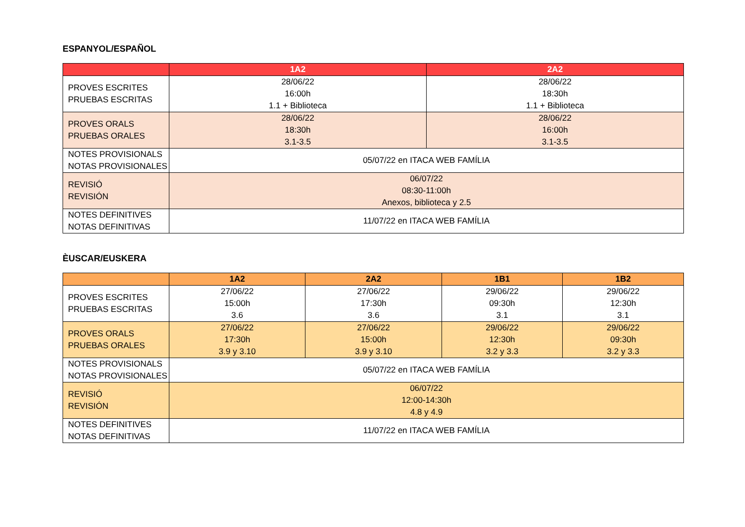ESPANYOL/ESPAÑOL
| | 1A2 | 2A2 |
| --- | --- | --- |
| PROVES ESCRITES PRUEBAS ESCRITAS | 28/06/22 16:00h 1.1 + Biblioteca | 28/06/22 18:30h 1.1 + Biblioteca |
| PROVES ORALS PRUEBAS ORALES | 28/06/22 18:30h 3.1-3.5 | 28/06/22 16:00h 3.1-3.5 |
| NOTES PROVISIONALS NOTAS PROVISIONALES | 05/07/22 en ITACA WEB FAMÍLIA | |
| REVISIÓ REVISIÓN | 06/07/22 08:30-11:00h Anexos, biblioteca y 2.5 | |
| NOTES DEFINITIVES NOTAS DEFINITIVAS | 11/07/22 en ITACA WEB FAMÍLIA | |
ÈUSCAR/EUSKERA
| | 1A2 | 2A2 | 1B1 | 1B2 |
| --- | --- | --- | --- | --- |
| PROVES ESCRITES PRUEBAS ESCRITAS | 27/06/22 15:00h 3.6 | 27/06/22 17:30h 3.6 | 29/06/22 09:30h 3.1 | 29/06/22 12:30h 3.1 |
| PROVES ORALS PRUEBAS ORALES | 27/06/22 17:30h 3.9 y 3.10 | 27/06/22 15:00h 3.9 y 3.10 | 29/06/22 12:30h 3.2 y 3.3 | 29/06/22 09:30h 3.2 y 3.3 |
| NOTES PROVISIONALS NOTAS PROVISIONALES | 05/07/22 en ITACA WEB FAMÍLIA | | | |
| REVISIÓ REVISIÓN | 06/07/22 12:00-14:30h 4.8 y 4.9 | | | |
| NOTES DEFINITIVES NOTAS DEFINITIVAS | 11/07/22 en ITACA WEB FAMÍLIA | | | |